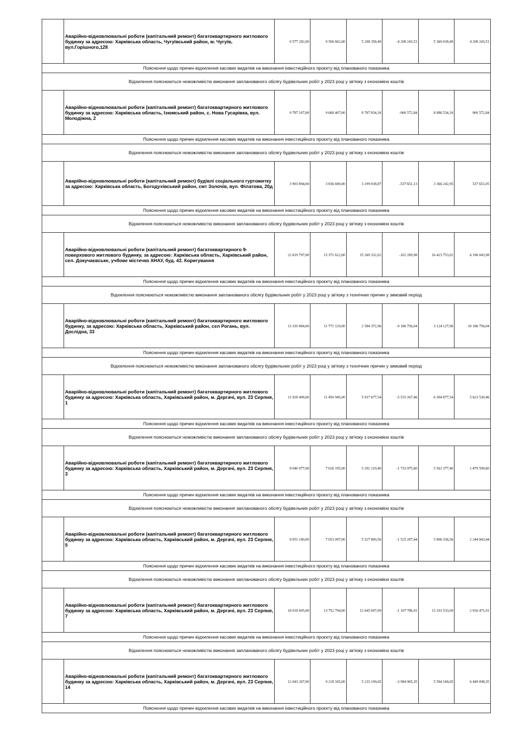| | Аварійно-відновлювальні роботи (капітальний ремонт) багатоквартирного житлового будинку за адресою: Харківська область, Чугуївський район, м. Чугуїв, вул.Горішного,128 | 9 577 282,00 | 9 506 602,00 | 5 298 358,49 | -4 208 243,51 | 5 369 038,49 | 4 208 243,51 |
| Пояснення щодо причин відхилення касових видатків на виконання інвестиційного проєкту від планованого показника | | | | | | | |
| Відхилення пояснюються неможливістю виконання запланованого обсягу будівельних робіт у 2023 році у зв'язку з економією коштів | | | | | | | |
| | Аварійно-відновлювальні роботи (капітальний ремонт) багатоквартирного житлового будинку за адресою: Харківська область, Ізюмський район, с. Нова Гусарівка, вул. Молодіжна, 2 | 9 787 107,00 | 9 668 407,00 | 8 767 834,16 | -900 572,84 | 8 886 534,16 | 900 572,84 |
| Пояснення щодо причин відхилення касових видатків на виконання інвестиційного проєкту від планованого показника | | | | | | | |
| Відхилення пояснюються неможливістю виконання запланованого обсягу будівельних робіт у 2023 році у зв'язку з економією коштів | | | | | | | |
| | Аварійно-відновлювальні роботи (капітальний ремонт) будівлі соціального гуртожитку за адресою: Харківська область, Богодухівський район, смт Золочів, вул. Філатова, 20д | 3 903 894,00 | 3 836 690,00 | 3 299 038,87 | -537 651,13 | 3 366 242,95 | 537 651,05 |
| Пояснення щодо причин відхилення касових видатків на виконання інвестиційного проєкту від планованого показника | | | | | | | |
| Відхилення пояснюються неможливістю виконання запланованого обсягу будівельних робіт у 2023 році у зв'язку з економією коштів | | | | | | | |
| | Аварійно-відновлювальні роботи (капітальний ремонт) багатоквартирного 9-поверхового житлового будинку, за адресою: Харківська область, Харківський район, сел. Докучаєвське, учбове містечко ХНАУ, буд. 42. Коригування | 22 619 797,00 | 15 371 622,00 | 15 269 332,02 | -102 289,98 | 16 423 753,02 | 6 196 043,98 |
| Пояснення щодо причин відхилення касових видатків на виконання інвестиційного проєкту від планованого показника | | | | | | | |
| Відхилення пояснюються неможливістю виконання запланованого обсягу будівельних робіт у 2023 році у зв'язку з технічних причин у зимовий період | | | | | | | |
| | Аварійно-відновлювальні роботи (капітальний ремонт) багатоквартирного житлового будинку, за адресою: Харківська область, Харківський район, сел Рогань, вул. Дослідна, 33 | 13 310 884,00 | 11 771 129,00 | 2 584 372,96 | -9 186 756,04 | 3 124 127,96 | 10 186 756,04 |
| Пояснення щодо причин відхилення касових видатків на виконання інвестиційного проєкту від планованого показника | | | | | | | |
| Відхилення пояснюються неможливістю виконання запланованого обсягу будівельних робіт у 2023 році у зв'язку з технічних причин у зимовий період | | | | | | | |
| | Аварійно-відновлювальні роботи (капітальний ремонт) багатоквартирного житлового будинку за адресою: Харківська область, Харківський район, м. Дергачі, вул. 23 Серпня, 1 | 11 928 408,00 | 11 450 945,00 | 5 917 677,54 | -5 533 267,46 | 6 304 877,54 | 5 623 530,46 |
| Пояснення щодо причин відхилення касових видатків на виконання інвестиційного проєкту від планованого показника | | | | | | | |
| Відхилення пояснюються неможливістю виконання запланованого обсягу будівельних робіт у 2023 році у зв'язку з економією коштів | | | | | | | |
| | Аварійно-відновлювальні роботи (капітальний ремонт) багатоквартирного житлового будинку за адресою: Харківська область, Харківський район, м. Дергачі, вул. 23 Серпня, 3 | 8 040 977,00 | 7 026 195,00 | 5 292 219,40 | -1 733 975,60 | 5 561 377,40 | 2 479 599,60 |
| Пояснення щодо причин відхилення касових видатків на виконання інвестиційного проєкту від планованого показника | | | | | | | |
| Відхилення пояснюються неможливістю виконання запланованого обсягу будівельних робіт у 2023 році у зв'язку з економією коштів | | | | | | | |
| | Аварійно-відновлювальні роботи (капітальний ремонт) багатоквартирного житлового будинку за адресою: Харківська область, Харківський район, м. Дергачі, вул. 23 Серпня, 5 | 8 051 180,00 | 7 053 097,00 | 5 527 809,56 | -1 525 287,44 | 5 806 336,56 | 2 244 843,44 |
| Пояснення щодо причин відхилення касових видатків на виконання інвестиційного проєкту від планованого показника | | | | | | | |
| Відхилення пояснюються неможливістю виконання запланованого обсягу будівельних робіт у 2023 році у зв'язку з економією коштів | | | | | | | |
| | Аварійно-відновлювальні роботи (капітальний ремонт) багатоквартирного житлового будинку за адресою: Харківська область, Харківський район, м. Дергачі, вул. 23 Серпня, 7 | 16 018 005,00 | 13 752 794,00 | 12 645 007,09 | -1 107 786,91 | 13 101 533,09 | 2 916 471,91 |
| Пояснення щодо причин відхилення касових видатків на виконання інвестиційного проєкту від планованого показника | | | | | | | |
| Відхилення пояснюються неможливістю виконання запланованого обсягу будівельних робіт у 2023 році у зв'язку з економією коштів | | | | | | | |
| | Аварійно-відновлювальні роботи (капітальний ремонт) багатоквартирного житлового будинку за адресою: Харківська область, Харківський район, м. Дергачі, вул. 23 Серпня, 14 | 12 043 267,00 | 9 218 165,00 | 5 233 199,65 | -3 984 965,35 | 5 594 168,65 | 6 449 098,35 |
| Пояснення щодо причин відхилення касових видатків на виконання інвестиційного проєкту від планованого показника | | | | | | | |